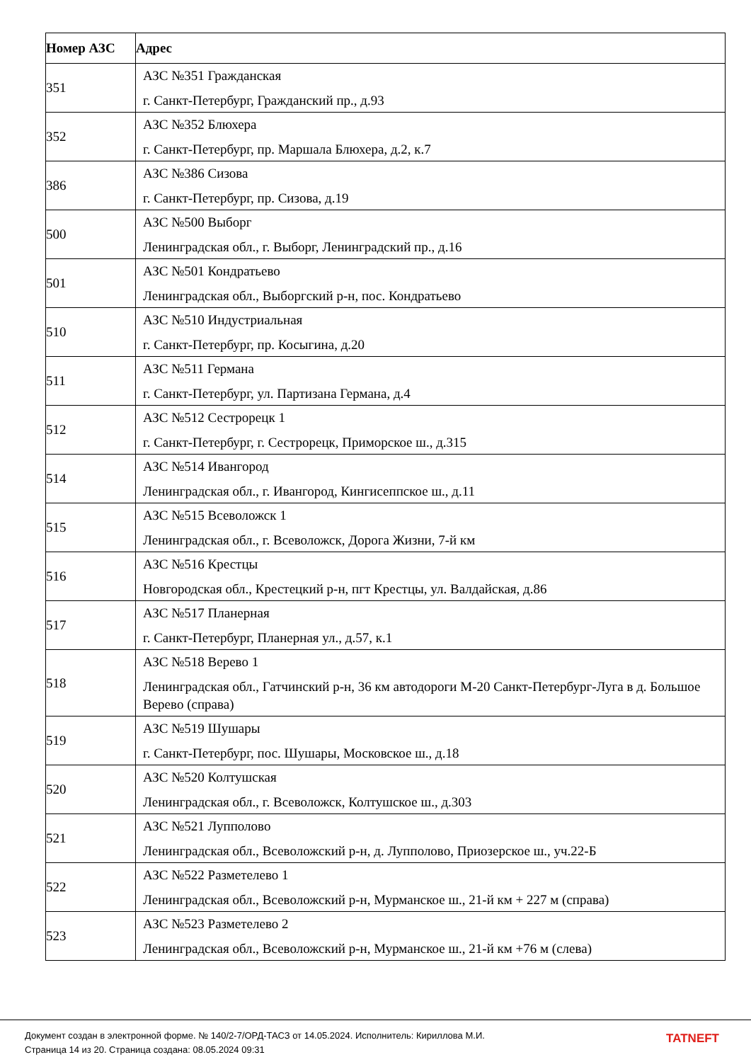| Номер АЗС | Адрес |
| --- | --- |
| 351 | АЗС №351 Гражданская г. Санкт-Петербург, Гражданский пр., д.93 |
| 352 | АЗС №352 Блюхера г. Санкт-Петербург, пр. Маршала Блюхера, д.2, к.7 |
| 386 | АЗС №386 Сизова г. Санкт-Петербург, пр. Сизова, д.19 |
| 500 | АЗС №500 Выборг Ленинградская обл., г. Выборг, Ленинградский пр., д.16 |
| 501 | АЗС №501 Кондратьево Ленинградская обл., Выборгский р-н, пос. Кондратьево |
| 510 | АЗС №510 Индустриальная г. Санкт-Петербург, пр. Косыгина, д.20 |
| 511 | АЗС №511 Германа г. Санкт-Петербург, ул. Партизана Германа, д.4 |
| 512 | АЗС №512 Сестрорецк 1 г. Санкт-Петербург, г. Сестрорецк, Приморское ш., д.315 |
| 514 | АЗС №514 Ивангород Ленинградская обл., г. Ивангород, Кингисеппское ш., д.11 |
| 515 | АЗС №515 Всеволожск 1 Ленинградская обл., г. Всеволожск, Дорога Жизни, 7-й км |
| 516 | АЗС №516 Крестцы Новгородская обл., Крестецкий р-н, пгт Крестцы, ул. Валдайская, д.86 |
| 517 | АЗС №517 Планерная г. Санкт-Петербург, Планерная ул., д.57, к.1 |
| 518 | АЗС №518 Верево 1 Ленинградская обл., Гатчинский р-н, 36 км автодороги М-20 Санкт-Петербург-Луга в д. Большое Верево (справа) |
| 519 | АЗС №519 Шушары г. Санкт-Петербург, пос. Шушары, Московское ш., д.18 |
| 520 | АЗС №520 Колтушская Ленинградская обл., г. Всеволожск, Колтушское ш., д.303 |
| 521 | АЗС №521 Лупполово Ленинградская обл., Всеволожский р-н, д. Лупполово, Приозерское ш., уч.22-Б |
| 522 | АЗС №522 Разметелево 1 Ленинградская обл., Всеволожский р-н, Мурманское ш., 21-й км + 227 м (справа) |
| 523 | АЗС №523 Разметелево 2 Ленинградская обл., Всеволожский р-н, Мурманское ш., 21-й км +76 м (слева) |
Документ создан в электронной форме. № 140/2-7/ОРД-ТАСЗ от 14.05.2024. Исполнитель: Кириллова М.И.
Страница 14 из 20. Страница создана: 08.05.2024 09:31
TATNEFT